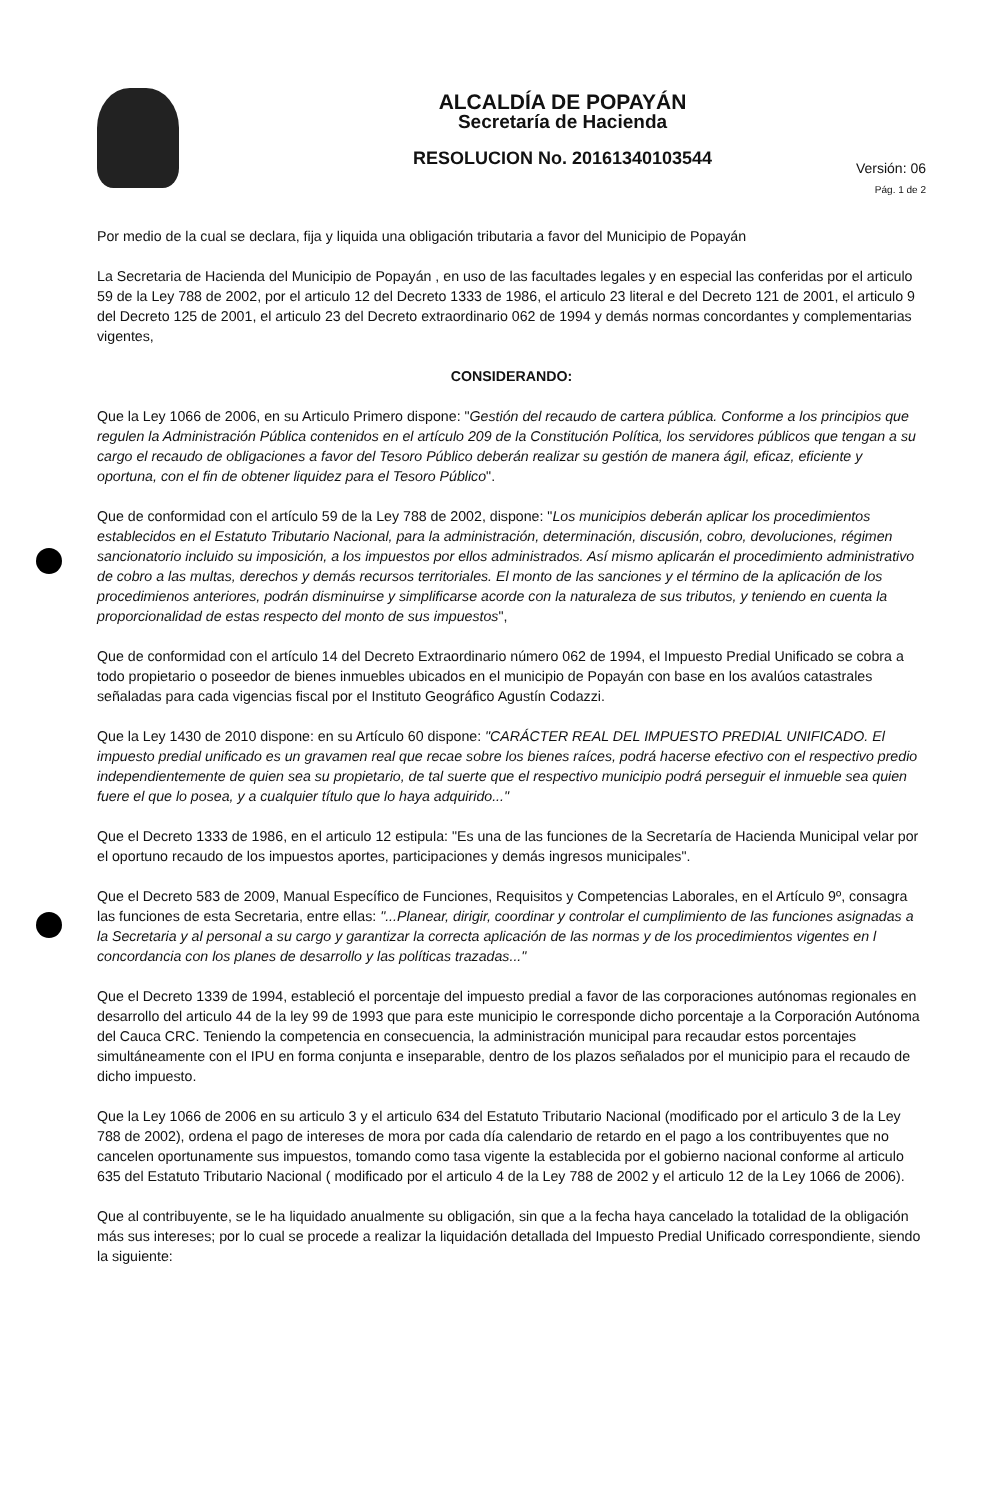ALCALDÍA DE POPAYÁN
Secretaría de Hacienda
RESOLUCION No. 20161340103544
Versión: 06
Pág. 1 de 2
Por medio de la cual se declara, fija y liquida una obligación tributaria a favor del Municipio de Popayán
La Secretaria de Hacienda del Municipio de Popayán , en uso de las facultades legales y en especial las conferidas por el articulo 59 de la Ley 788 de 2002, por el articulo 12 del Decreto 1333 de 1986, el articulo 23 literal e del Decreto 121 de 2001, el articulo 9 del Decreto 125 de 2001, el articulo 23 del Decreto extraordinario 062 de 1994 y demás normas concordantes y complementarias vigentes,
CONSIDERANDO:
Que la Ley 1066 de 2006, en su Articulo Primero dispone: "Gestión del recaudo de cartera pública. Conforme a los principios que regulen la Administración Pública contenidos en el artículo 209 de la Constitución Política, los servidores públicos que tengan a su cargo el recaudo de obligaciones a favor del Tesoro Público deberán realizar su gestión de manera ágil, eficaz, eficiente y oportuna, con el fin de obtener liquidez para el Tesoro Público".
Que de conformidad con el artículo 59 de la Ley 788 de 2002, dispone: "Los municipios deberán aplicar los procedimientos establecidos en el Estatuto Tributario Nacional, para la administración, determinación, discusión, cobro, devoluciones, régimen sancionatorio incluido su imposición, a los impuestos por ellos administrados. Así mismo aplicarán el procedimiento administrativo de cobro a las multas, derechos y demás recursos territoriales. El monto de las sanciones y el término de la aplicación de los procedimienos anteriores, podrán disminuirse y simplificarse acorde con la naturaleza de sus tributos, y teniendo en cuenta la proporcionalidad de estas respecto del monto de sus impuestos",
Que de conformidad con el artículo 14 del Decreto Extraordinario número 062 de 1994, el Impuesto Predial Unificado se cobra a todo propietario o poseedor de bienes inmuebles ubicados en el municipio de Popayán con base en los avalúos catastrales señaladas para cada vigencias fiscal por el Instituto Geográfico Agustín Codazzi.
Que la Ley 1430 de 2010 dispone: en su Artículo 60 dispone: "CARÁCTER REAL DEL IMPUESTO PREDIAL UNIFICADO. El impuesto predial unificado es un gravamen real que recae sobre los bienes raíces, podrá hacerse efectivo con el respectivo predio independientemente de quien sea su propietario, de tal suerte que el respectivo municipio podrá perseguir el inmueble sea quien fuere el que lo posea, y a cualquier título que lo haya adquirido..."
Que el Decreto 1333 de 1986, en el articulo 12 estipula: "Es una de las funciones de la Secretaría de Hacienda Municipal velar por el oportuno recaudo de los impuestos aportes, participaciones y demás ingresos municipales".
Que el Decreto 583 de 2009, Manual Específico de Funciones, Requisitos y Competencias Laborales, en el Artículo 9º, consagra las funciones de esta Secretaria, entre ellas: "...Planear, dirigir, coordinar y controlar el cumplimiento de las funciones asignadas a la Secretaria y al personal a su cargo y garantizar la correcta aplicación de las normas y de los procedimientos vigentes en l concordancia con los planes de desarrollo y las políticas trazadas..."
Que el Decreto 1339 de 1994, estableció el porcentaje del impuesto predial a favor de las corporaciones autónomas regionales en desarrollo del articulo 44 de la ley 99 de 1993 que para este municipio le corresponde dicho porcentaje a la Corporación Autónoma del Cauca CRC. Teniendo la competencia en consecuencia, la administración municipal para recaudar estos porcentajes simultáneamente con el IPU en forma conjunta e inseparable, dentro de los plazos señalados por el municipio para el recaudo de dicho impuesto.
Que la Ley 1066 de 2006 en su articulo 3 y el articulo 634 del Estatuto Tributario Nacional (modificado por el articulo 3 de la Ley 788 de 2002), ordena el pago de intereses de mora por cada día calendario de retardo en el pago a los contribuyentes que no cancelen oportunamente sus impuestos, tomando como tasa vigente la establecida por el gobierno nacional conforme al articulo 635 del Estatuto Tributario Nacional ( modificado por el articulo 4 de la Ley 788 de 2002 y el articulo 12 de la Ley 1066 de 2006).
Que al contribuyente, se le ha liquidado anualmente su obligación, sin que a la fecha haya cancelado la totalidad de la obligación más sus intereses; por lo cual se procede a realizar la liquidación detallada del Impuesto Predial Unificado correspondiente, siendo la siguiente: